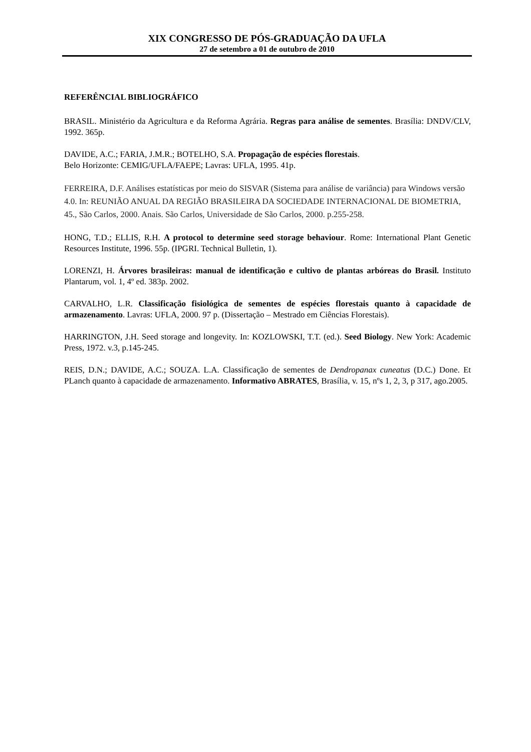XIX CONGRESSO DE PÓS-GRADUAÇÃO DA UFLA
27 de setembro a 01 de outubro de 2010
REFERÊNCIAL BIBLIOGRÁFICO
BRASIL. Ministério da Agricultura e da Reforma Agrária. Regras para análise de sementes. Brasília: DNDV/CLV, 1992. 365p.
DAVIDE, A.C.; FARIA, J.M.R.; BOTELHO, S.A. Propagação de espécies florestais.
Belo Horizonte: CEMIG/UFLA/FAEPE; Lavras: UFLA, 1995. 41p.
FERREIRA, D.F. Análises estatísticas por meio do SISVAR (Sistema para análise de variância) para Windows versão 4.0. In: REUNIÃO ANUAL DA REGIÃO BRASILEIRA DA SOCIEDADE INTERNACIONAL DE BIOMETRIA, 45., São Carlos, 2000. Anais. São Carlos, Universidade de São Carlos, 2000. p.255-258.
HONG, T.D.; ELLIS, R.H. A protocol to determine seed storage behaviour. Rome: International Plant Genetic Resources Institute, 1996. 55p. (IPGRI. Technical Bulletin, 1).
LORENZI, H. Árvores brasileiras: manual de identificação e cultivo de plantas arbóreas do Brasil. Instituto Plantarum, vol. 1, 4º ed. 383p. 2002.
CARVALHO, L.R. Classificação fisiológica de sementes de espécies florestais quanto à capacidade de armazenamento. Lavras: UFLA, 2000. 97 p. (Dissertação – Mestrado em Ciências Florestais).
HARRINGTON, J.H. Seed storage and longevity. In: KOZLOWSKI, T.T. (ed.). Seed Biology. New York: Academic Press, 1972. v.3, p.145-245.
REIS, D.N.; DAVIDE, A.C.; SOUZA. L.A. Classificação de sementes de Dendropanax cuneatus (D.C.) Done. Et PLanch quanto à capacidade de armazenamento. Informativo ABRATES, Brasília, v. 15, nºs 1, 2, 3, p 317, ago.2005.